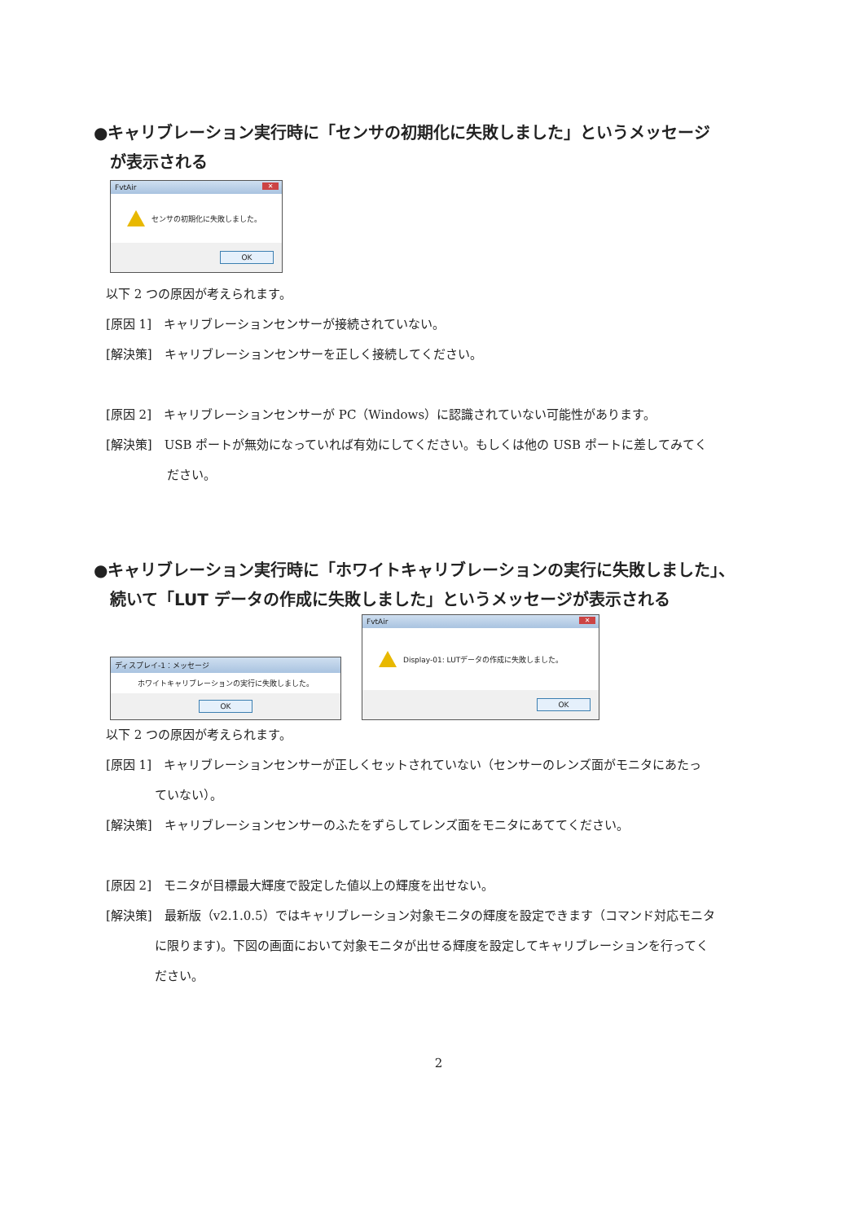●キャリブレーション実行時に「センサの初期化に失敗しました」というメッセージ
　が表示される
FvtAir ✕
センサの初期化に失敗しました。
OK
　以下 2 つの原因が考えられます。
　[原因 1]　キャリブレーションセンサーが接続されていない。
　[解決策]　キャリブレーションセンサーを正しく接続してください。
　[原因 2]　キャリブレーションセンサーが PC（Windows）に認識されていない可能性があります。
　[解決策]　USB ポートが無効になっていれば有効にしてください。もしくは他の USB ポートに差してみてく
　　　　　　ださい。
●キャリブレーション実行時に「ホワイトキャリブレーションの実行に失敗しました」、
　続いて「LUT データの作成に失敗しました」というメッセージが表示される
ディスプレイ-1：メッセージ
ホワイトキャリブレーションの実行に失敗しました。
OK
FvtAir ✕
Display-01: LUTデータの作成に失敗しました。
OK
　以下 2 つの原因が考えられます。
　[原因 1]　キャリブレーションセンサーが正しくセットされていない（センサーのレンズ面がモニタにあたっ
　　　　　ていない）。
　[解決策]　キャリブレーションセンサーのふたをずらしてレンズ面をモニタにあててください。
　[原因 2]　モニタが目標最大輝度で設定した値以上の輝度を出せない。
　[解決策]　最新版（v2.1.0.5）ではキャリブレーション対象モニタの輝度を設定できます（コマンド対応モニタ
　　　　　に限ります)。下図の画面において対象モニタが出せる輝度を設定してキャリブレーションを行ってく
　　　　　ださい。
2